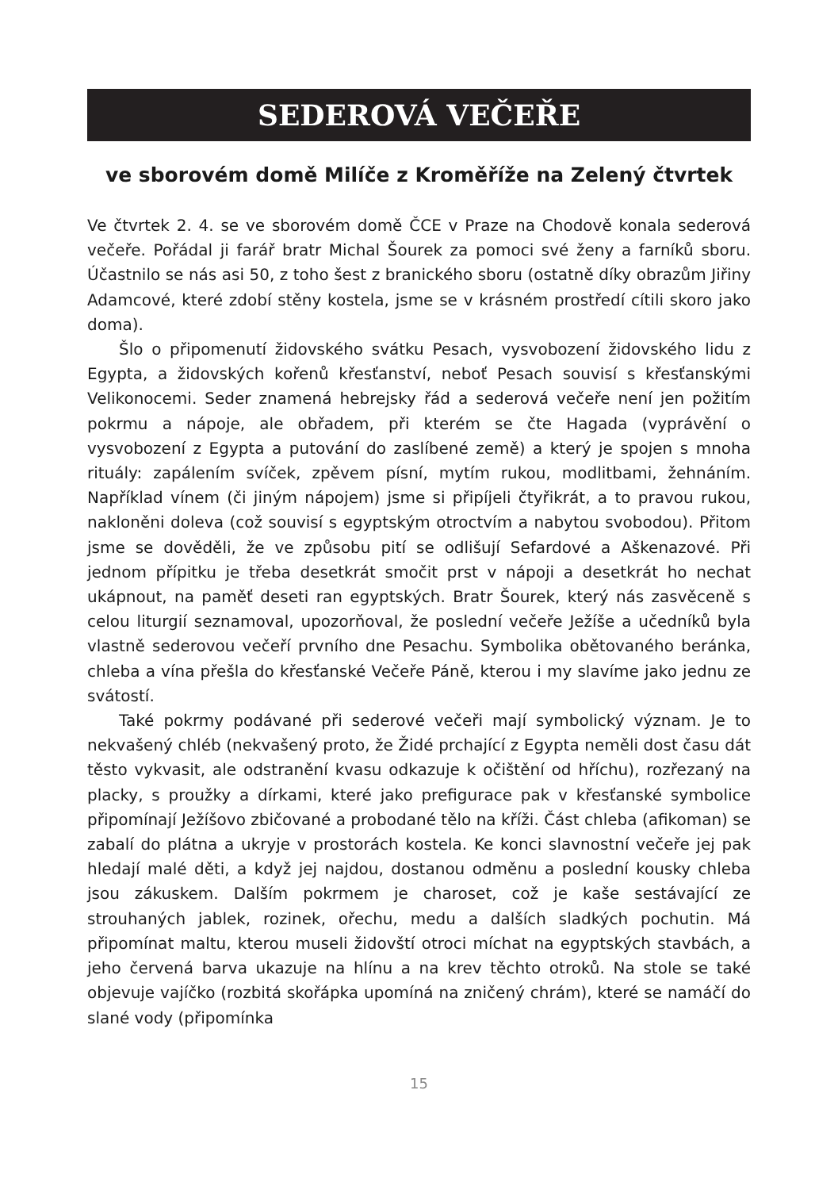SEDEROVÁ VEČEŘE
ve sborovém domě Milíče z Kroměříže na Zelený čtvrtek
Ve čtvrtek 2. 4. se ve sborovém domě ČCE v Praze na Chodově konala sederová večeře. Pořádal ji farář bratr Michal Šourek za pomoci své ženy a farníků sboru. Účastnilo se nás asi 50, z toho šest z branického sboru (ostatně díky obrazům Jiřiny Adamcové, které zdobí stěny kostela, jsme se v krásném prostředí cítili skoro jako doma).
Šlo o připomenutí židovského svátku Pesach, vysvobození židovského lidu z Egypta, a židovských kořenů křesťanství, neboť Pesach souvisí s křesťanskými Velikonocemi. Seder znamená hebrejsky řád a sederová večeře není jen požitím pokrmu a nápoje, ale obřadem, při kterém se čte Hagada (vyprávění o vysvobození z Egypta a putování do zaslíbené země) a který je spojen s mnoha rituály: zapálením svíček, zpěvem písní, mytím rukou, modlitbami, žehnáním. Například vínem (či jiným nápojem) jsme si připíjeli čtyřikrát, a to pravou rukou, nakloněni doleva (což souvisí s egyptským otroctvím a nabytou svobodou). Přitom jsme se dověděli, že ve způsobu pití se odlišují Sefardové a Aškenazové. Při jednom přípitku je třeba desetkrát smočit prst v nápoji a desetkrát ho nechat ukápnout, na paměť deseti ran egyptských. Bratr Šourek, který nás zasvěceně s celou liturgií seznamoval, upozorňoval, že poslední večeře Ježíše a učedníků byla vlastně sederovou večeří prvního dne Pesachu. Symbolika obětovaného beránka, chleba a vína přešla do křesťanské Večeře Páně, kterou i my slavíme jako jednu ze svátostí.
Také pokrmy podávané při sederové večeři mají symbolický význam. Je to nekvašený chléb (nekvašený proto, že Židé prchající z Egypta neměli dost času dát těsto vykvasit, ale odstranění kvasu odkazuje k očištění od hříchu), rozřezaný na placky, s proužky a dírkami, které jako prefigurace pak v křesťanské symbolice připomínají Ježíšovo zbičované a probodané tělo na kříži. Část chleba (afikoman) se zabalí do plátna a ukryje v prostorách kostela. Ke konci slavnostní večeře jej pak hledají malé děti, a když jej najdou, dostanou odměnu a poslední kousky chleba jsou zákuskem. Dalším pokrmem je charoset, což je kaše sestávající ze strouhaných jablek, rozinek, ořechu, medu a dalších sladkých pochutin. Má připomínat maltu, kterou museli židovští otroci míchat na egyptských stavbách, a jeho červená barva ukazuje na hlínu a na krev těchto otroků. Na stole se také objevuje vajíčko (rozbitá skořápka upomíná na zničený chrám), které se namáčí do slané vody (připomínka
15